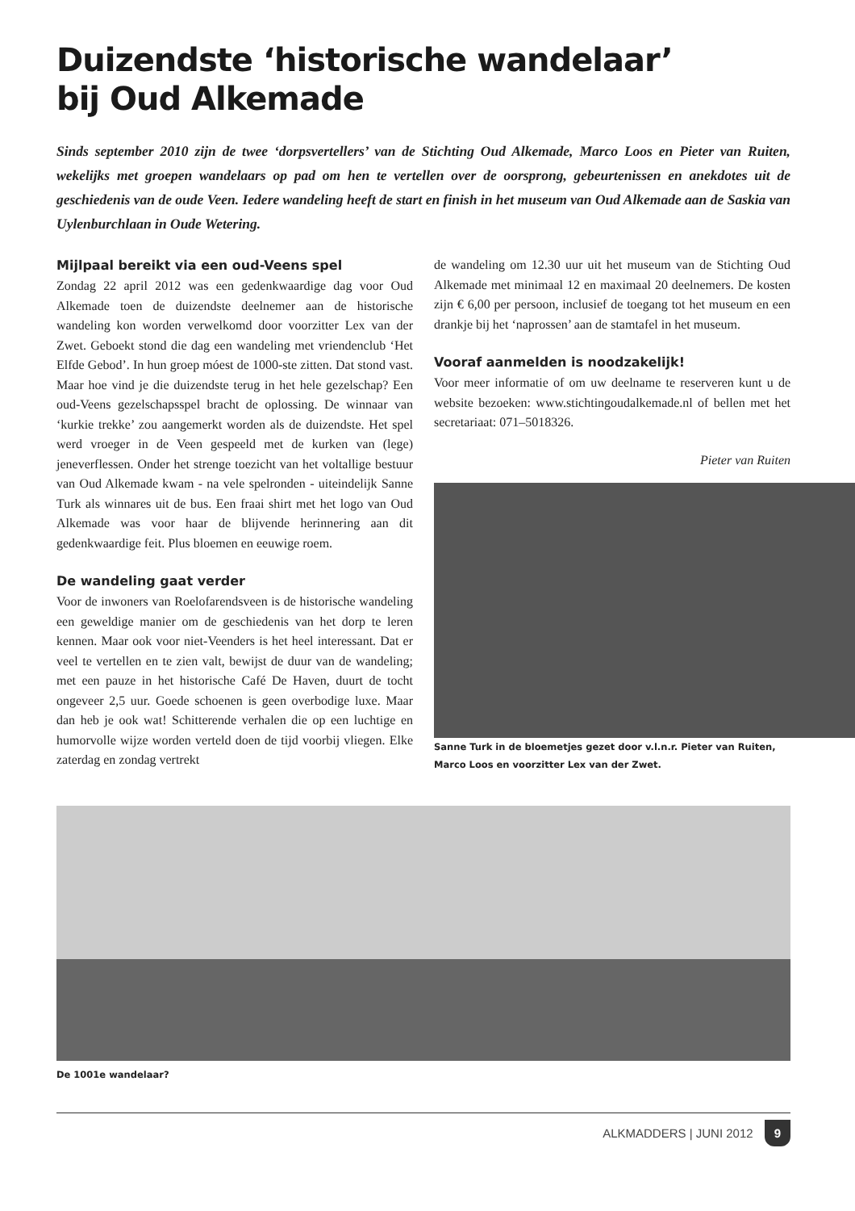Duizendste ‘historische wandelaar’
bij Oud Alkemade
Sinds september 2010 zijn de twee ‘dorpsvertellers’ van de Stichting Oud Alkemade, Marco Loos en Pieter van Ruiten, wekelijks met groepen wandelaars op pad om hen te vertellen over de oorsprong, gebeurtenissen en anekdotes uit de geschiedenis van de oude Veen. Iedere wandeling heeft de start en finish in het museum van Oud Alkemade aan de Saskia van Uylenburchlaan in Oude Wetering.
Mijlpaal bereikt via een oud-Veens spel
Zondag 22 april 2012 was een gedenkwaardige dag voor Oud Alkemade toen de duizendste deelnemer aan de historische wandeling kon worden verwelkomd door voorzitter Lex van der Zwet. Geboekt stond die dag een wandeling met vriendenclub ‘Het Elfde Gebod’. In hun groep móest de 1000-ste zitten. Dat stond vast. Maar hoe vind je die duizendste terug in het hele gezelschap? Een oud-Veens gezelschapsspel bracht de oplossing. De winnaar van ‘kurkie trekke’ zou aangemerkt worden als de duizendste. Het spel werd vroeger in de Veen gespeeld met de kurken van (lege) jeneverflessen. Onder het strenge toezicht van het voltallige bestuur van Oud Alkemade kwam - na vele spelronden - uiteindelijk Sanne Turk als winnares uit de bus. Een fraai shirt met het logo van Oud Alkemade was voor haar de blijvende herinnering aan dit gedenkwaardige feit. Plus bloemen en eeuwige roem.
De wandeling gaat verder
Voor de inwoners van Roelofarendsveen is de historische wandeling een geweldige manier om de geschiedenis van het dorp te leren kennen. Maar ook voor niet-Veenders is het heel interessant. Dat er veel te vertellen en te zien valt, bewijst de duur van de wandeling; met een pauze in het historische Café De Haven, duurt de tocht ongeveer 2,5 uur. Goede schoenen is geen overbodige luxe. Maar dan heb je ook wat! Schitterende verhalen die op een luchtige en humorvolle wijze worden verteld doen de tijd voorbij vliegen. Elke zaterdag en zondag vertrekt
de wandeling om 12.30 uur uit het museum van de Stichting Oud Alkemade met minimaal 12 en maximaal 20 deelnemers. De kosten zijn € 6,00 per persoon, inclusief de toegang tot het museum en een drankje bij het ‘naprossen’ aan de stamtafel in het museum.
Vooraf aanmelden is noodzakelijk!
Voor meer informatie of om uw deelname te reserveren kunt u de website bezoeken: www.stichtingoudalkemade.nl of bellen met het secretariaat: 071–5018326.
Pieter van Ruiten
Sanne Turk in de bloemetjes gezet door v.l.n.r. Pieter van Ruiten, Marco Loos en voorzitter Lex van der Zwet.
De 1001e wandelaar?
ALKMADDERS | JUNI 2012 9